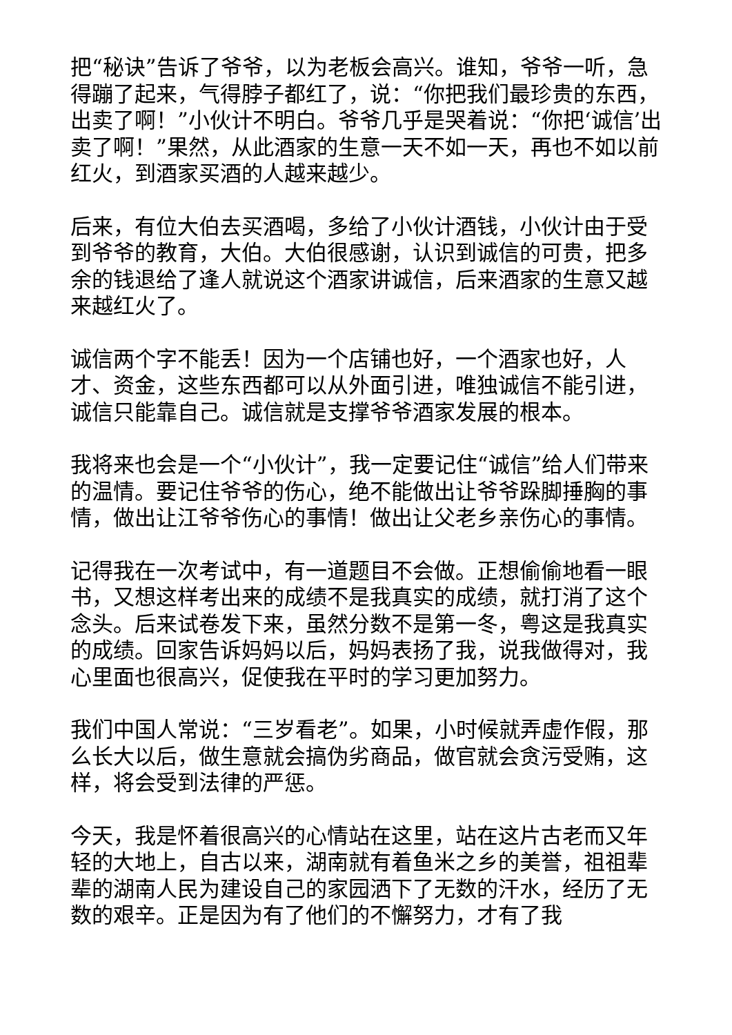把“秘诀”告诉了爷爷，以为老板会高兴。谁知，爷爷一听，急得蹦了起来，气得脖子都红了，说：“你把我们最珍贵的东西，出卖了啊！”小伙计不明白。爷爷几乎是哭着说：“你把‘诚信’出卖了啊！”果然，从此酒家的生意一天不如一天，再也不如以前红火，到酒家买酒的人越来越少。
后来，有位大伯去买酒喝，多给了小伙计酒钱，小伙计由于受到爷爷的教育，大伯。大伯很感谢，认识到诚信的可贵，把多余的钱退给了逢人就说这个酒家讲诚信，后来酒家的生意又越来越红火了。
诚信两个字不能丢！因为一个店铺也好，一个酒家也好，人才、资金，这些东西都可以从外面引进，唯独诚信不能引进，诚信只能靠自己。诚信就是支撑爷爷酒家发展的根本。
我将来也会是一个“小伙计”，我一定要记住“诚信”给人们带来的温情。要记住爷爷的伤心，绝不能做出让爷爷跺脚捶胸的事情，做出让江爷爷伤心的事情！做出让父老乡亲伤心的事情。
记得我在一次考试中，有一道题目不会做。正想偷偷地看一眼书，又想这样考出来的成绩不是我真实的成绩，就打消了这个念头。后来试卷发下来，虽然分数不是第一冬，粤这是我真实的成绩。回家告诉妈妈以后，妈妈表扬了我，说我做得对，我心里面也很高兴，促使我在平时的学习更加努力。
我们中国人常说：“三岁看老”。如果，小时候就弄虚作假，那么长大以后，做生意就会搞伪劣商品，做官就会贪污受贿，这样，将会受到法律的严惩。
今天，我是怀着很高兴的心情站在这里，站在这片古老而又年轻的大地上，自古以来，湖南就有着鱼米之乡的美誉，祖祖辈辈的湖南人民为建设自己的家园洒下了无数的汗水，经历了无数的艰辛。正是因为有了他们的不懈努力，才有了我